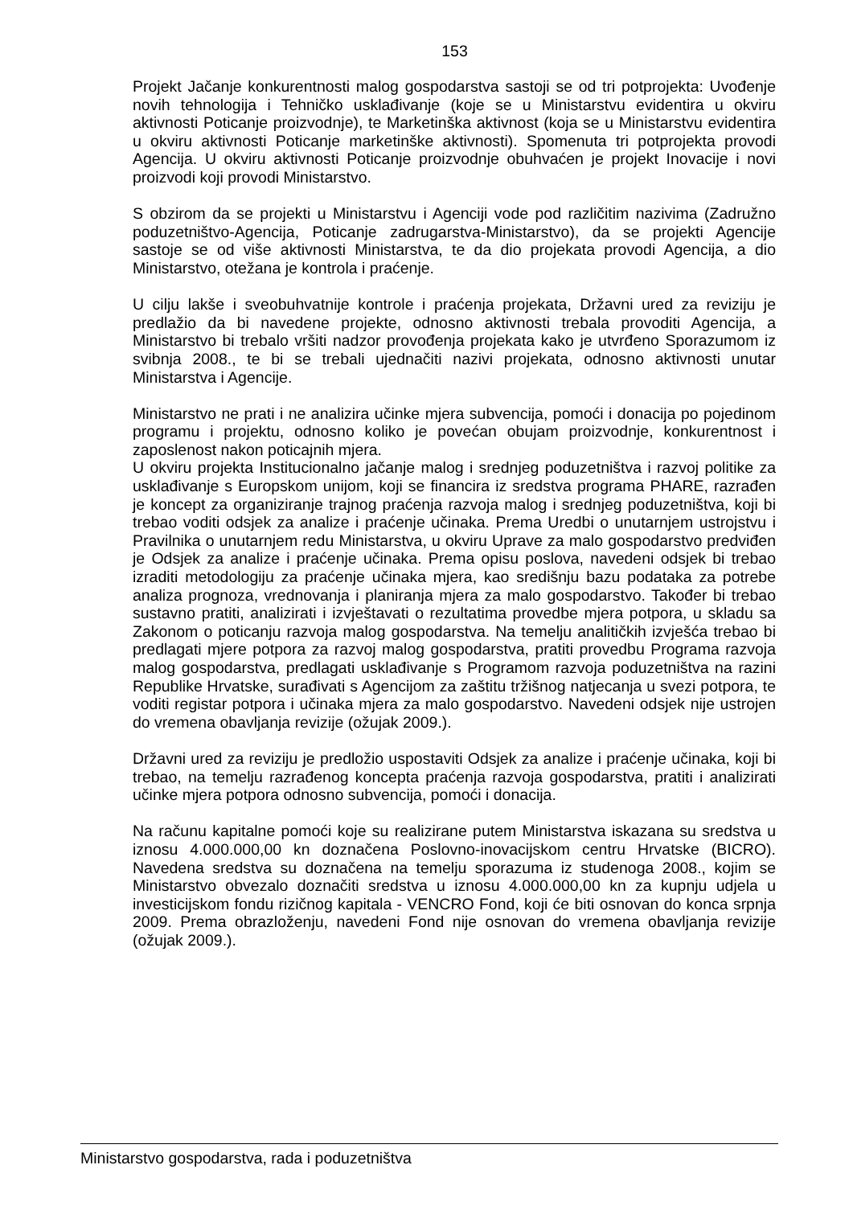153
Projekt Jačanje konkurentnosti malog gospodarstva sastoji se od tri potprojekta: Uvođenje novih tehnologija i Tehničko usklađivanje (koje se u Ministarstvu evidentira u okviru aktivnosti Poticanje proizvodnje), te Marketinška aktivnost (koja se u Ministarstvu evidentira u okviru aktivnosti Poticanje marketinške aktivnosti). Spomenuta tri potprojekta provodi Agencija. U okviru aktivnosti Poticanje proizvodnje obuhvaćen je projekt Inovacije i novi proizvodi koji provodi Ministarstvo.
S obzirom da se projekti u Ministarstvu i Agenciji vode pod različitim nazivima (Zadružno poduzetništvo-Agencija, Poticanje zadrugarstva-Ministarstvo), da se projekti Agencije sastoje se od više aktivnosti Ministarstva, te da dio projekata provodi Agencija, a dio Ministarstvo, otežana je kontrola i praćenje.
U cilju lakše i sveobuhvatnije kontrole i praćenja projekata, Državni ured za reviziju je predlažio da bi navedene projekte, odnosno aktivnosti trebala provoditi Agencija, a Ministarstvo bi trebalo vršiti nadzor provođenja projekata kako je utvrđeno Sporazumom iz svibnja 2008., te bi se trebali ujednačiti nazivi projekata, odnosno aktivnosti unutar Ministarstva i Agencije.
Ministarstvo ne prati i ne analizira učinke mjera subvencija, pomoći i donacija po pojedinom programu i projektu, odnosno koliko je povećan obujam proizvodnje, konkurentnost i zaposlenost nakon poticajnih mjera.
U okviru projekta Institucionalno jačanje malog i srednjeg poduzetništva i razvoj politike za usklađivanje s Europskom unijom, koji se financira iz sredstva programa PHARE, razrađen je koncept za organiziranje trajnog praćenja razvoja malog i srednjeg poduzetništva, koji bi trebao voditi odsjek za analize i praćenje učinaka. Prema Uredbi o unutarnjem ustrojstvu i Pravilnika o unutarnjem redu Ministarstva, u okviru Uprave za malo gospodarstvo predviđen je Odsjek za analize i praćenje učinaka. Prema opisu poslova, navedeni odsjek bi trebao izraditi metodologiju za praćenje učinaka mjera, kao središnju bazu podataka za potrebe analiza prognoza, vrednovanja i planiranja mjera za malo gospodarstvo. Također bi trebao sustavno pratiti, analizirati i izvještavati o rezultatima provedbe mjera potpora, u skladu sa Zakonom o poticanju razvoja malog gospodarstva. Na temelju analitičkih izvješća trebao bi predlagati mjere potpora za razvoj malog gospodarstva, pratiti provedbu Programa razvoja malog gospodarstva, predlagati usklađivanje s Programom razvoja poduzetništva na razini Republike Hrvatske, surađivati s Agencijom za zaštitu tržišnog natjecanja u svezi potpora, te voditi registar potpora i učinaka mjera za malo gospodarstvo. Navedeni odsjek nije ustrojen do vremena obavljanja revizije (ožujak 2009.).
Državni ured za reviziju je predložio uspostaviti Odsjek za analize i praćenje učinaka, koji bi trebao, na temelju razrađenog koncepta praćenja razvoja gospodarstva, pratiti i analizirati učinke mjera potpora odnosno subvencija, pomoći i donacija.
Na računu kapitalne pomoći koje su realizirane putem Ministarstva iskazana su sredstva u iznosu 4.000.000,00 kn doznačena Poslovno-inovacijskom centru Hrvatske (BICRO). Navedena sredstva su doznačena na temelju sporazuma iz studenoga 2008., kojim se Ministarstvo obvezalo doznačiti sredstva u iznosu 4.000.000,00 kn za kupnju udjela u investicijskom fondu rizičnog kapitala - VENCRO Fond, koji će biti osnovan do konca srpnja 2009. Prema obrazloženju, navedeni Fond nije osnovan do vremena obavljanja revizije (ožujak 2009.).
Ministarstvo gospodarstva, rada i poduzetništva